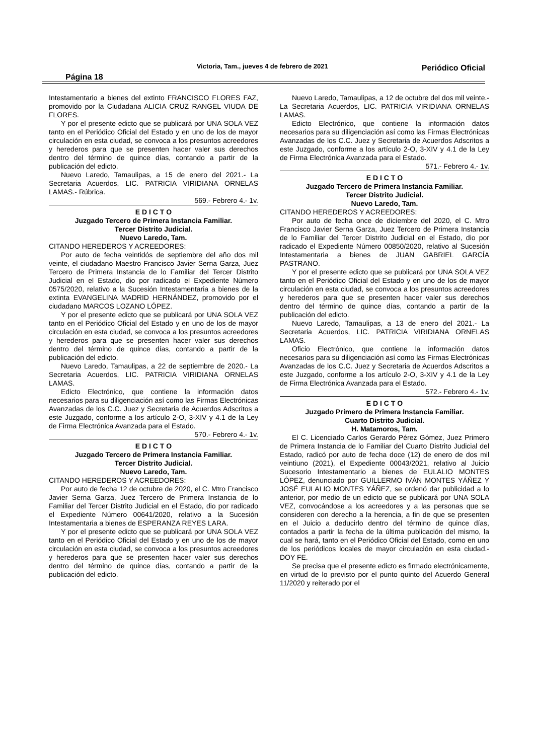Página 18 Victoria, Tam., jueves 4 de febrero de 2021 Periódico Oficial
Intestamentario a bienes del extinto FRANCISCO FLORES FAZ, promovido por la Ciudadana ALICIA CRUZ RANGEL VIUDA DE FLORES.
Y por el presente edicto que se publicará por UNA SOLA VEZ tanto en el Periódico Oficial del Estado y en uno de los de mayor circulación en esta ciudad, se convoca a los presuntos acreedores y herederos para que se presenten hacer valer sus derechos dentro del término de quince días, contando a partir de la publicación del edicto.
Nuevo Laredo, Tamaulipas, a 15 de enero del 2021.- La Secretaria Acuerdos, LIC. PATRICIA VIRIDIANA ORNELAS LAMAS.- Rúbrica.
569.- Febrero 4.- 1v.
E D I C T O
Juzgado Tercero de Primera Instancia Familiar.
Tercer Distrito Judicial.
Nuevo Laredo, Tam.
CITANDO HEREDEROS Y ACREEDORES:
Por auto de fecha veintidós de septiembre del año dos mil veinte, el ciudadano Maestro Francisco Javier Serna Garza, Juez Tercero de Primera Instancia de lo Familiar del Tercer Distrito Judicial en el Estado, dio por radicado el Expediente Número 0575/2020, relativo a la Sucesión Intestamentaria a bienes de la extinta EVANGELINA MADRID HERNÁNDEZ, promovido por el ciudadano MARCOS LOZANO LÓPEZ.
Y por el presente edicto que se publicará por UNA SOLA VEZ tanto en el Periódico Oficial del Estado y en uno de los de mayor circulación en esta ciudad, se convoca a los presuntos acreedores y herederos para que se presenten hacer valer sus derechos dentro del término de quince días, contando a partir de la publicación del edicto.
Nuevo Laredo, Tamaulipas, a 22 de septiembre de 2020.- La Secretaria Acuerdos, LIC. PATRICIA VIRIDIANA ORNELAS LAMAS.
Edicto Electrónico, que contiene la información datos necesarios para su diligenciación así como las Firmas Electrónicas Avanzadas de los C.C. Juez y Secretaria de Acuerdos Adscritos a este Juzgado, conforme a los artículo 2-O, 3-XIV y 4.1 de la Ley de Firma Electrónica Avanzada para el Estado.
570.- Febrero 4.- 1v.
E D I C T O
Juzgado Tercero de Primera Instancia Familiar.
Tercer Distrito Judicial.
Nuevo Laredo, Tam.
CITANDO HEREDEROS Y ACREEDORES:
Por auto de fecha 12 de octubre de 2020, el C. Mtro Francisco Javier Serna Garza, Juez Tercero de Primera Instancia de lo Familiar del Tercer Distrito Judicial en el Estado, dio por radicado el Expediente Número 00641/2020, relativo a la Sucesión Intestamentaria a bienes de ESPERANZA REYES LARA.
Y por el presente edicto que se publicará por UNA SOLA VEZ tanto en el Periódico Oficial del Estado y en uno de los de mayor circulación en esta ciudad, se convoca a los presuntos acreedores y herederos para que se presenten hacer valer sus derechos dentro del término de quince días, contando a partir de la publicación del edicto.
Nuevo Laredo, Tamaulipas, a 12 de octubre del dos mil veinte.- La Secretaria Acuerdos, LIC. PATRICIA VIRIDIANA ORNELAS LAMAS.
Edicto Electrónico, que contiene la información datos necesarios para su diligenciación así como las Firmas Electrónicas Avanzadas de los C.C. Juez y Secretaria de Acuerdos Adscritos a este Juzgado, conforme a los artículo 2-O, 3-XIV y 4.1 de la Ley de Firma Electrónica Avanzada para el Estado.
571.- Febrero 4.- 1v.
E D I C T O
Juzgado Tercero de Primera Instancia Familiar.
Tercer Distrito Judicial.
Nuevo Laredo, Tam.
CITANDO HEREDEROS Y ACREEDORES:
Por auto de fecha once de diciembre del 2020, el C. Mtro Francisco Javier Serna Garza, Juez Tercero de Primera Instancia de lo Familiar del Tercer Distrito Judicial en el Estado, dio por radicado el Expediente Número 00850/2020, relativo al Sucesión Intestamentaria a bienes de JUAN GABRIEL GARCÍA PASTRANO.
Y por el presente edicto que se publicará por UNA SOLA VEZ tanto en el Periódico Oficial del Estado y en uno de los de mayor circulación en esta ciudad, se convoca a los presuntos acreedores y herederos para que se presenten hacer valer sus derechos dentro del término de quince días, contando a partir de la publicación del edicto.
Nuevo Laredo, Tamaulipas, a 13 de enero del 2021.- La Secretaria Acuerdos, LIC. PATRICIA VIRIDIANA ORNELAS LAMAS.
Oficio Electrónico, que contiene la información datos necesarios para su diligenciación así como las Firmas Electrónicas Avanzadas de los C.C. Juez y Secretaria de Acuerdos Adscritos a este Juzgado, conforme a los artículo 2-O, 3-XIV y 4.1 de la Ley de Firma Electrónica Avanzada para el Estado.
572.- Febrero 4.- 1v.
E D I C T O
Juzgado Primero de Primera Instancia Familiar.
Cuarto Distrito Judicial.
H. Matamoros, Tam.
El C. Licenciado Carlos Gerardo Pérez Gómez, Juez Primero de Primera Instancia de lo Familiar del Cuarto Distrito Judicial del Estado, radicó por auto de fecha doce (12) de enero de dos mil veintiuno (2021), el Expediente 00043/2021, relativo al Juicio Sucesorio Intestamentario a bienes de EULALIO MONTES LÓPEZ, denunciado por GUILLERMO IVÁN MONTES YÁÑEZ Y JOSÉ EULALIO MONTES YÁÑEZ, se ordenó dar publicidad a lo anterior, por medio de un edicto que se publicará por UNA SOLA VEZ, convocándose a los acreedores y a las personas que se consideren con derecho a la herencia, a fin de que se presenten en el Juicio a deducirlo dentro del término de quince días, contados a partir la fecha de la última publicación del mismo, la cual se hará, tanto en el Periódico Oficial del Estado, como en uno de los periódicos locales de mayor circulación en esta ciudad.- DOY FE.
Se precisa que el presente edicto es firmado electrónicamente, en virtud de lo previsto por el punto quinto del Acuerdo General 11/2020 y reiterado por el